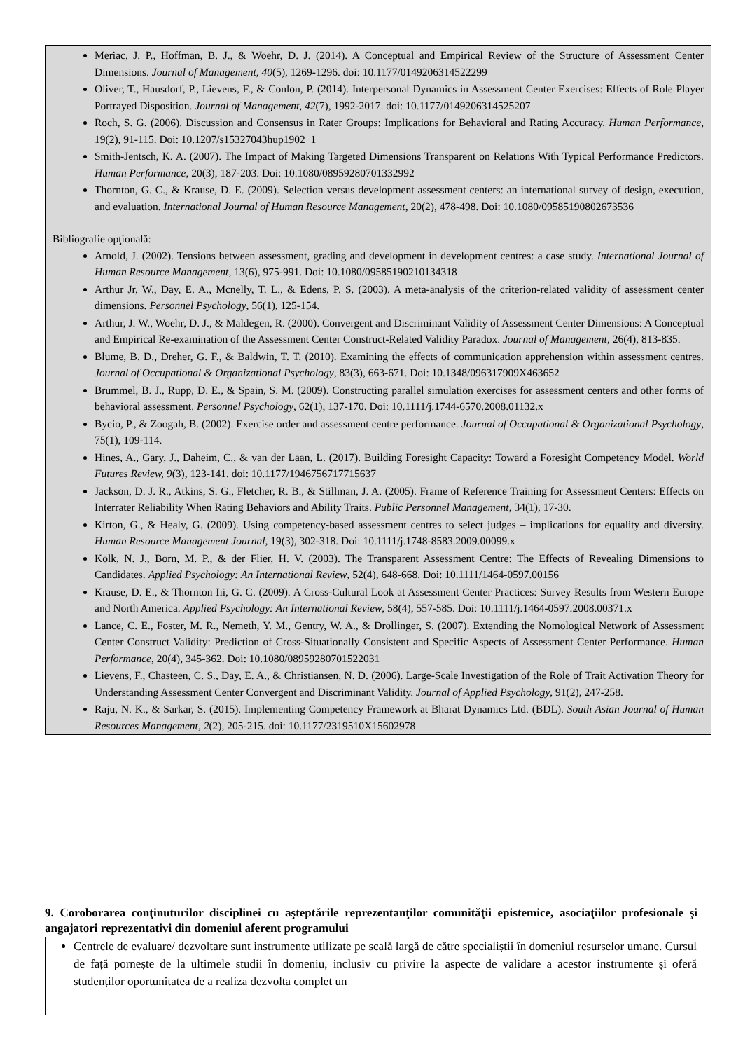Meriac, J. P., Hoffman, B. J., & Woehr, D. J. (2014). A Conceptual and Empirical Review of the Structure of Assessment Center Dimensions. Journal of Management, 40(5), 1269-1296. doi: 10.1177/0149206314522299
Oliver, T., Hausdorf, P., Lievens, F., & Conlon, P. (2014). Interpersonal Dynamics in Assessment Center Exercises: Effects of Role Player Portrayed Disposition. Journal of Management, 42(7), 1992-2017. doi: 10.1177/0149206314525207
Roch, S. G. (2006). Discussion and Consensus in Rater Groups: Implications for Behavioral and Rating Accuracy. Human Performance, 19(2), 91-115. Doi: 10.1207/s15327043hup1902_1
Smith-Jentsch, K. A. (2007). The Impact of Making Targeted Dimensions Transparent on Relations With Typical Performance Predictors. Human Performance, 20(3), 187-203. Doi: 10.1080/08959280701332992
Thornton, G. C., & Krause, D. E. (2009). Selection versus development assessment centers: an international survey of design, execution, and evaluation. International Journal of Human Resource Management, 20(2), 478-498. Doi: 10.1080/09585190802673536
Bibliografie opţională:
Arnold, J. (2002). Tensions between assessment, grading and development in development centres: a case study. International Journal of Human Resource Management, 13(6), 975-991. Doi: 10.1080/09585190210134318
Arthur Jr, W., Day, E. A., Mcnelly, T. L., & Edens, P. S. (2003). A meta-analysis of the criterion-related validity of assessment center dimensions. Personnel Psychology, 56(1), 125-154.
Arthur, J. W., Woehr, D. J., & Maldegen, R. (2000). Convergent and Discriminant Validity of Assessment Center Dimensions: A Conceptual and Empirical Re-examination of the Assessment Center Construct-Related Validity Paradox. Journal of Management, 26(4), 813-835.
Blume, B. D., Dreher, G. F., & Baldwin, T. T. (2010). Examining the effects of communication apprehension within assessment centres. Journal of Occupational & Organizational Psychology, 83(3), 663-671. Doi: 10.1348/096317909X463652
Brummel, B. J., Rupp, D. E., & Spain, S. M. (2009). Constructing parallel simulation exercises for assessment centers and other forms of behavioral assessment. Personnel Psychology, 62(1), 137-170. Doi: 10.1111/j.1744-6570.2008.01132.x
Bycio, P., & Zoogah, B. (2002). Exercise order and assessment centre performance. Journal of Occupational & Organizational Psychology, 75(1), 109-114.
Hines, A., Gary, J., Daheim, C., & van der Laan, L. (2017). Building Foresight Capacity: Toward a Foresight Competency Model. World Futures Review, 9(3), 123-141. doi: 10.1177/1946756717715637
Jackson, D. J. R., Atkins, S. G., Fletcher, R. B., & Stillman, J. A. (2005). Frame of Reference Training for Assessment Centers: Effects on Interrater Reliability When Rating Behaviors and Ability Traits. Public Personnel Management, 34(1), 17-30.
Kirton, G., & Healy, G. (2009). Using competency-based assessment centres to select judges – implications for equality and diversity. Human Resource Management Journal, 19(3), 302-318. Doi: 10.1111/j.1748-8583.2009.00099.x
Kolk, N. J., Born, M. P., & der Flier, H. V. (2003). The Transparent Assessment Centre: The Effects of Revealing Dimensions to Candidates. Applied Psychology: An International Review, 52(4), 648-668. Doi: 10.1111/1464-0597.00156
Krause, D. E., & Thornton Iii, G. C. (2009). A Cross-Cultural Look at Assessment Center Practices: Survey Results from Western Europe and North America. Applied Psychology: An International Review, 58(4), 557-585. Doi: 10.1111/j.1464-0597.2008.00371.x
Lance, C. E., Foster, M. R., Nemeth, Y. M., Gentry, W. A., & Drollinger, S. (2007). Extending the Nomological Network of Assessment Center Construct Validity: Prediction of Cross-Situationally Consistent and Specific Aspects of Assessment Center Performance. Human Performance, 20(4), 345-362. Doi: 10.1080/08959280701522031
Lievens, F., Chasteen, C. S., Day, E. A., & Christiansen, N. D. (2006). Large-Scale Investigation of the Role of Trait Activation Theory for Understanding Assessment Center Convergent and Discriminant Validity. Journal of Applied Psychology, 91(2), 247-258.
Raju, N. K., & Sarkar, S. (2015). Implementing Competency Framework at Bharat Dynamics Ltd. (BDL). South Asian Journal of Human Resources Management, 2(2), 205-215. doi: 10.1177/2319510X15602978
9. Coroborarea conţinuturilor disciplinei cu aşteptările reprezentanţilor comunităţii epistemice, asociaţiilor profesionale şi angajatori reprezentativi din domeniul aferent programului
Centrele de evaluare/ dezvoltare sunt instrumente utilizate pe scală largă de către specialiștii în domeniul resurselor umane. Cursul de față pornește de la ultimele studii în domeniu, inclusiv cu privire la aspecte de validare a acestor instrumente și oferă studenților oportunitatea de a realiza dezvolta complet un